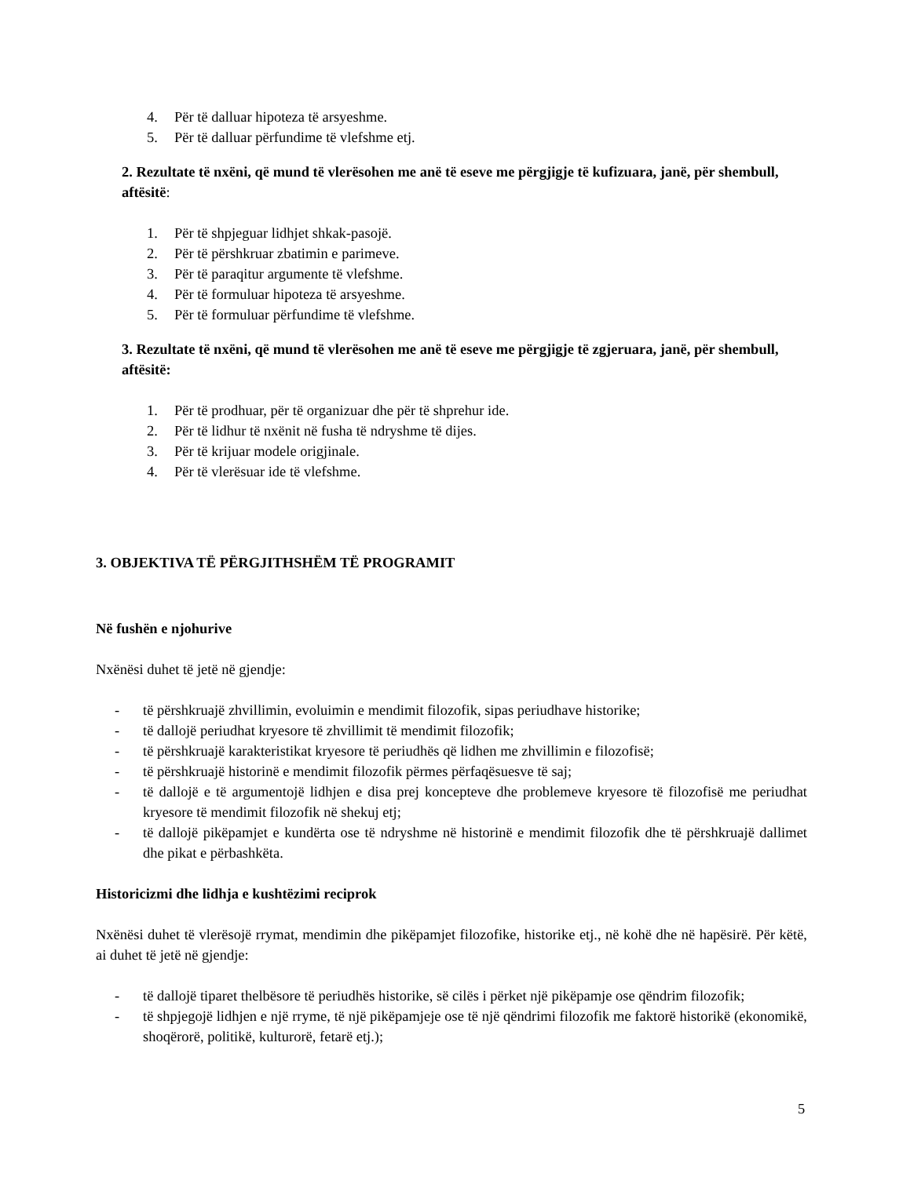4. Për të dalluar hipoteza të arsyeshme.
5. Për të dalluar përfundime të vlefshme etj.
2. Rezultate të nxëni, që mund të vlerësohen me anë të eseve me përgjigje të kufizuara, janë, për shembull, aftësitë:
1. Për të shpjeguar lidhjet shkak-pasojë.
2. Për të përshkruar zbatimin e parimeve.
3. Për të paraqitur argumente të vlefshme.
4. Për të formuluar hipoteza të arsyeshme.
5. Për të formuluar përfundime të vlefshme.
3. Rezultate të nxëni, që mund të vlerësohen me anë të eseve me përgjigje të zgjeruara, janë, për shembull, aftësitë:
1. Për të prodhuar, për të organizuar dhe për të shprehur ide.
2. Për të lidhur të nxënit në fusha të ndryshme të dijes.
3. Për të krijuar modele origjinale.
4. Për të vlerësuar ide të vlefshme.
3. OBJEKTIVA TË PËRGJITHSHËM TË PROGRAMIT
Në fushën e njohurive
Nxënësi duhet të jetë në gjendje:
- të përshkruajë zhvillimin, evoluimin e mendimit filozofik, sipas periudhave historike;
- të dallojë periudhat kryesore të zhvillimit të mendimit filozofik;
- të përshkruajë karakteristikat kryesore të periudhës që lidhen me zhvillimin e filozofisë;
- të përshkruajë historinë e mendimit filozofik përmes përfaqësuesve të saj;
- të dallojë e të argumentojë lidhjen e disa prej koncepteve dhe problemeve kryesore të filozofisë me periudhat kryesore të mendimit filozofik në shekuj etj;
- të dallojë pikëpamjet e kundërta ose të ndryshme në historinë e mendimit filozofik dhe të përshkruajë dallimet dhe pikat e përbashkëta.
Historicizmi dhe lidhja e kushtëzimi reciprok
Nxënësi duhet të vlerësojë rrymat, mendimin dhe pikëpamjet filozofike, historike etj., në kohë dhe në hapësirë. Për këtë, ai duhet të jetë në gjendje:
- të dallojë tiparet thelbësore të periudhës historike, së cilës i përket një pikëpamje ose qëndrim filozofik;
- të shpjegojë lidhjen e një rryme, të një pikëpamjeje ose të një qëndrimi filozofik me faktorë historikë (ekonomikë, shoqërorë, politikë, kulturorë, fetarë etj.);
5